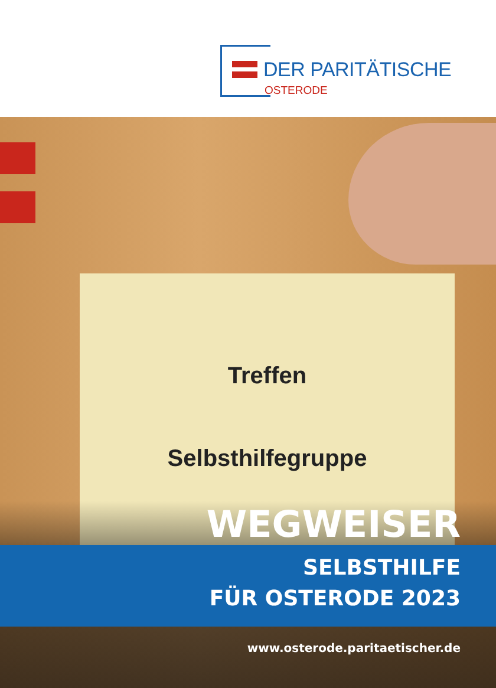DER PARITÄTISCHE
OSTERODE
Treffen
Selbsthilfegruppe
WEGWEISER
SELBSTHILFE
FÜR OSTERODE 2023
www.osterode.paritaetischer.de